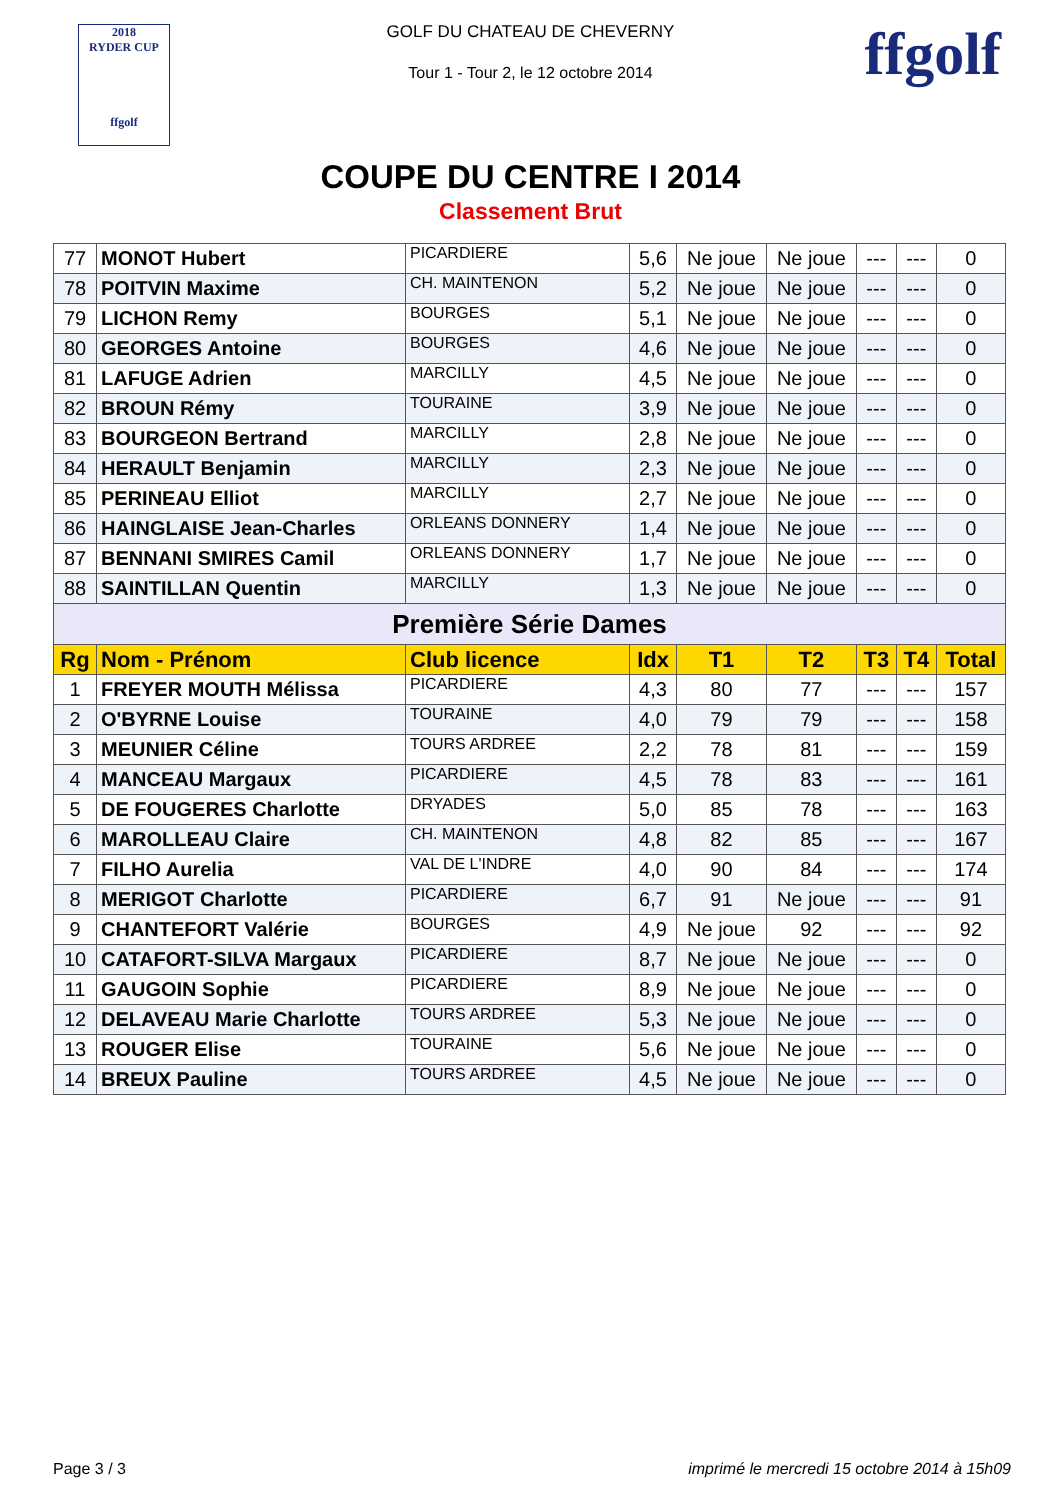2018
RYDER CUP
ffgolf
GOLF DU CHATEAU DE CHEVERNY
Tour 1 - Tour 2, le 12 octobre 2014
ffgolf
COUPE DU CENTRE I 2014
Classement Brut
| 77 | MONOT Hubert | PICARDIERE | 5,6 | Ne joue | Ne joue | --- | --- | 0 |
| 78 | POITVIN Maxime | CH. MAINTENON | 5,2 | Ne joue | Ne joue | --- | --- | 0 |
| 79 | LICHON Remy | BOURGES | 5,1 | Ne joue | Ne joue | --- | --- | 0 |
| 80 | GEORGES Antoine | BOURGES | 4,6 | Ne joue | Ne joue | --- | --- | 0 |
| 81 | LAFUGE Adrien | MARCILLY | 4,5 | Ne joue | Ne joue | --- | --- | 0 |
| 82 | BROUN Rémy | TOURAINE | 3,9 | Ne joue | Ne joue | --- | --- | 0 |
| 83 | BOURGEON Bertrand | MARCILLY | 2,8 | Ne joue | Ne joue | --- | --- | 0 |
| 84 | HERAULT Benjamin | MARCILLY | 2,3 | Ne joue | Ne joue | --- | --- | 0 |
| 85 | PERINEAU Elliot | MARCILLY | 2,7 | Ne joue | Ne joue | --- | --- | 0 |
| 86 | HAINGLAISE Jean-Charles | ORLEANS DONNERY | 1,4 | Ne joue | Ne joue | --- | --- | 0 |
| 87 | BENNANI SMIRES Camil | ORLEANS DONNERY | 1,7 | Ne joue | Ne joue | --- | --- | 0 |
| 88 | SAINTILLAN Quentin | MARCILLY | 1,3 | Ne joue | Ne joue | --- | --- | 0 |
| Première Série Dames | | | | | | | | |
| Rg | Nom - Prénom | Club licence | Idx | T1 | T2 | T3 | T4 | Total |
| 1 | FREYER MOUTH Mélissa | PICARDIERE | 4,3 | 80 | 77 | --- | --- | 157 |
| 2 | O'BYRNE Louise | TOURAINE | 4,0 | 79 | 79 | --- | --- | 158 |
| 3 | MEUNIER Céline | TOURS ARDREE | 2,2 | 78 | 81 | --- | --- | 159 |
| 4 | MANCEAU Margaux | PICARDIERE | 4,5 | 78 | 83 | --- | --- | 161 |
| 5 | DE FOUGERES Charlotte | DRYADES | 5,0 | 85 | 78 | --- | --- | 163 |
| 6 | MAROLLEAU Claire | CH. MAINTENON | 4,8 | 82 | 85 | --- | --- | 167 |
| 7 | FILHO Aurelia | VAL DE L'INDRE | 4,0 | 90 | 84 | --- | --- | 174 |
| 8 | MERIGOT Charlotte | PICARDIERE | 6,7 | 91 | Ne joue | --- | --- | 91 |
| 9 | CHANTEFORT Valérie | BOURGES | 4,9 | Ne joue | 92 | --- | --- | 92 |
| 10 | CATAFORT-SILVA Margaux | PICARDIERE | 8,7 | Ne joue | Ne joue | --- | --- | 0 |
| 11 | GAUGOIN Sophie | PICARDIERE | 8,9 | Ne joue | Ne joue | --- | --- | 0 |
| 12 | DELAVEAU Marie Charlotte | TOURS ARDREE | 5,3 | Ne joue | Ne joue | --- | --- | 0 |
| 13 | ROUGER Elise | TOURAINE | 5,6 | Ne joue | Ne joue | --- | --- | 0 |
| 14 | BREUX Pauline | TOURS ARDREE | 4,5 | Ne joue | Ne joue | --- | --- | 0 |
Page 3 / 3 imprimé le mercredi 15 octobre 2014 à 15h09